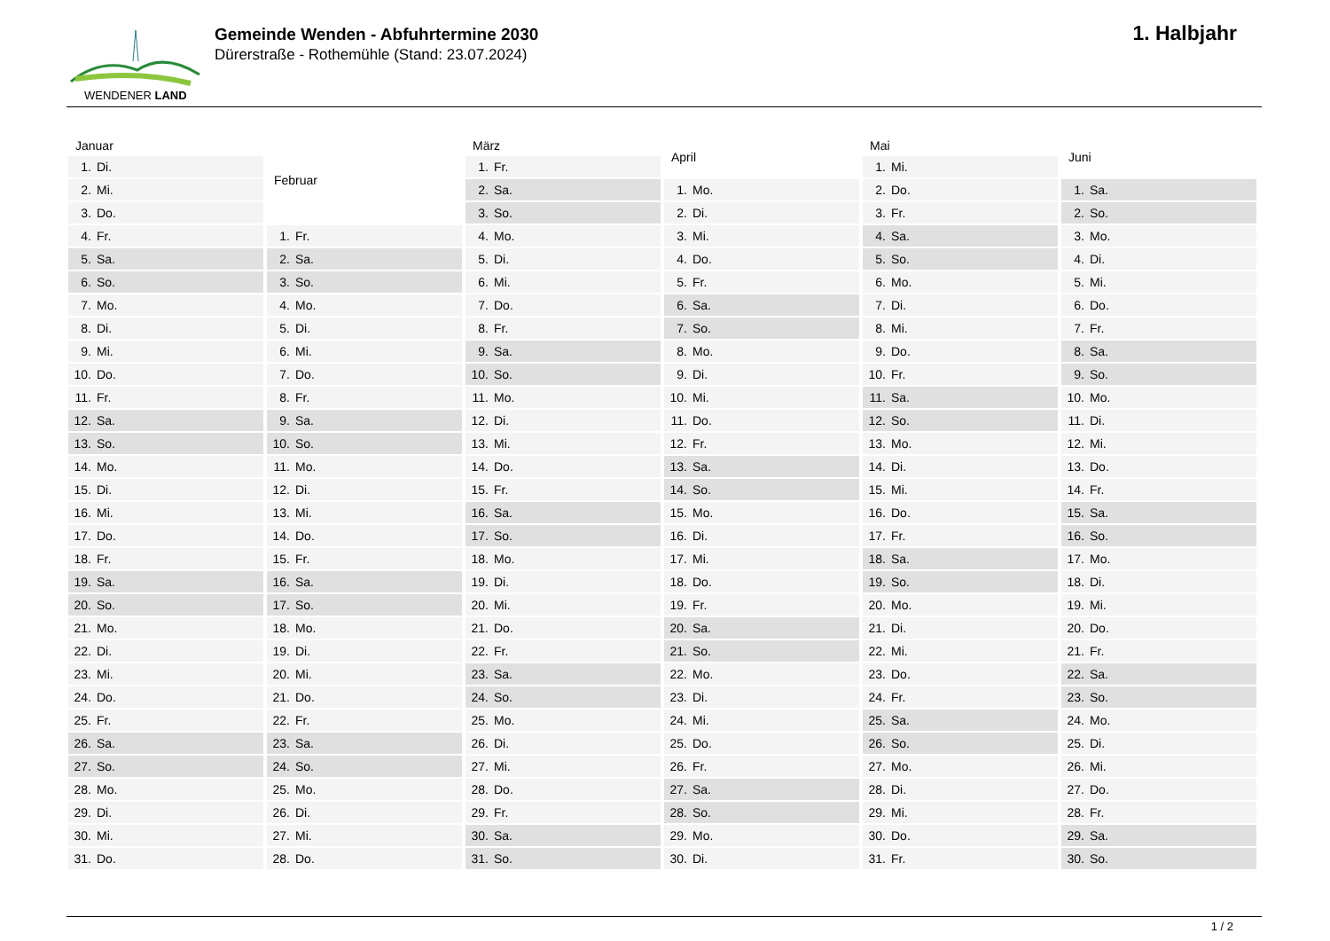WENDENER LAND
Gemeinde Wenden - Abfuhrtermine 2030
Dürerstraße - Rothemühle (Stand: 23.07.2024)
1. Halbjahr
| Januar |
| --- |
| 1. Di. |
| 2. Mi. |
| 3. Do. |
| 4. Fr. |
| 5. Sa. |
| 6. So. |
| 7. Mo. |
| 8. Di. |
| 9. Mi. |
| 10. Do. |
| 11. Fr. |
| 12. Sa. |
| 13. So. |
| 14. Mo. |
| 15. Di. |
| 16. Mi. |
| 17. Do. |
| 18. Fr. |
| 19. Sa. |
| 20. So. |
| 21. Mo. |
| 22. Di. |
| 23. Mi. |
| 24. Do. |
| 25. Fr. |
| 26. Sa. |
| 27. So. |
| 28. Mo. |
| 29. Di. |
| 30. Mi. |
| 31. Do. |
| Februar |
| --- |
| 1. Fr. |
| 2. Sa. |
| 3. So. |
| 4. Mo. |
| 5. Di. |
| 6. Mi. |
| 7. Do. |
| 8. Fr. |
| 9. Sa. |
| 10. So. |
| 11. Mo. |
| 12. Di. |
| 13. Mi. |
| 14. Do. |
| 15. Fr. |
| 16. Sa. |
| 17. So. |
| 18. Mo. |
| 19. Di. |
| 20. Mi. |
| 21. Do. |
| 22. Fr. |
| 23. Sa. |
| 24. So. |
| 25. Mo. |
| 26. Di. |
| 27. Mi. |
| 28. Do. |
| März |
| --- |
| 1. Fr. |
| 2. Sa. |
| 3. So. |
| 4. Mo. |
| 5. Di. |
| 6. Mi. |
| 7. Do. |
| 8. Fr. |
| 9. Sa. |
| 10. So. |
| 11. Mo. |
| 12. Di. |
| 13. Mi. |
| 14. Do. |
| 15. Fr. |
| 16. Sa. |
| 17. So. |
| 18. Mo. |
| 19. Di. |
| 20. Mi. |
| 21. Do. |
| 22. Fr. |
| 23. Sa. |
| 24. So. |
| 25. Mo. |
| 26. Di. |
| 27. Mi. |
| 28. Do. |
| 29. Fr. |
| 30. Sa. |
| 31. So. |
| April |
| --- |
| 1. Mo. |
| 2. Di. |
| 3. Mi. |
| 4. Do. |
| 5. Fr. |
| 6. Sa. |
| 7. So. |
| 8. Mo. |
| 9. Di. |
| 10. Mi. |
| 11. Do. |
| 12. Fr. |
| 13. Sa. |
| 14. So. |
| 15. Mo. |
| 16. Di. |
| 17. Mi. |
| 18. Do. |
| 19. Fr. |
| 20. Sa. |
| 21. So. |
| 22. Mo. |
| 23. Di. |
| 24. Mi. |
| 25. Do. |
| 26. Fr. |
| 27. Sa. |
| 28. So. |
| 29. Mo. |
| 30. Di. |
| Mai |
| --- |
| 1. Mi. |
| 2. Do. |
| 3. Fr. |
| 4. Sa. |
| 5. So. |
| 6. Mo. |
| 7. Di. |
| 8. Mi. |
| 9. Do. |
| 10. Fr. |
| 11. Sa. |
| 12. So. |
| 13. Mo. |
| 14. Di. |
| 15. Mi. |
| 16. Do. |
| 17. Fr. |
| 18. Sa. |
| 19. So. |
| 20. Mo. |
| 21. Di. |
| 22. Mi. |
| 23. Do. |
| 24. Fr. |
| 25. Sa. |
| 26. So. |
| 27. Mo. |
| 28. Di. |
| 29. Mi. |
| 30. Do. |
| 31. Fr. |
| Juni |
| --- |
| 1. Sa. |
| 2. So. |
| 3. Mo. |
| 4. Di. |
| 5. Mi. |
| 6. Do. |
| 7. Fr. |
| 8. Sa. |
| 9. So. |
| 10. Mo. |
| 11. Di. |
| 12. Mi. |
| 13. Do. |
| 14. Fr. |
| 15. Sa. |
| 16. So. |
| 17. Mo. |
| 18. Di. |
| 19. Mi. |
| 20. Do. |
| 21. Fr. |
| 22. Sa. |
| 23. So. |
| 24. Mo. |
| 25. Di. |
| 26. Mi. |
| 27. Do. |
| 28. Fr. |
| 29. Sa. |
| 30. So. |
1 / 2